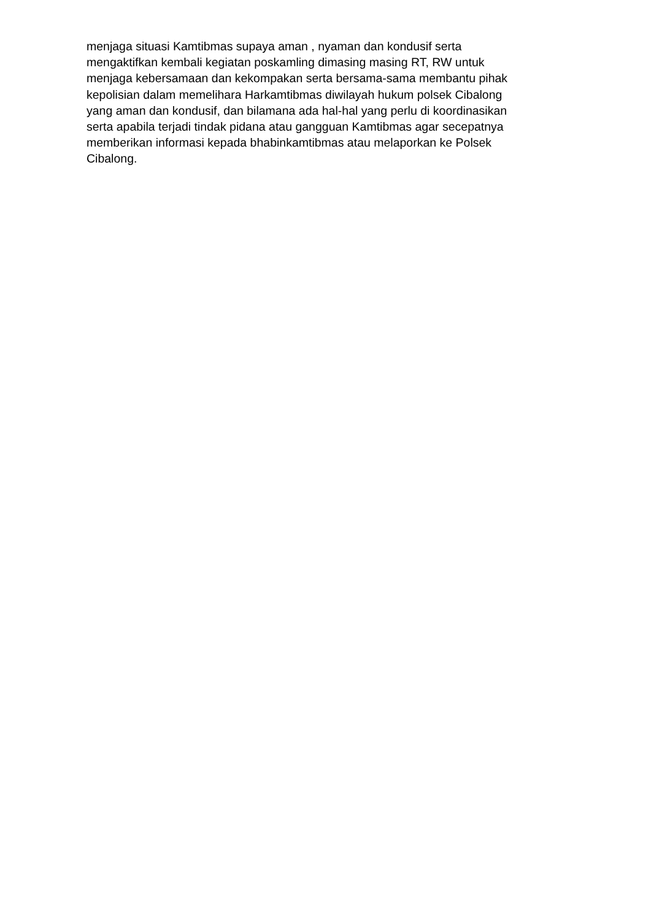menjaga situasi Kamtibmas supaya aman , nyaman dan kondusif serta
mengaktifkan kembali kegiatan poskamling dimasing masing RT, RW untuk
menjaga kebersamaan dan kekompakan serta bersama-sama membantu pihak
kepolisian dalam memelihara Harkamtibmas diwilayah hukum polsek Cibalong
yang aman dan kondusif, dan bilamana ada hal-hal yang perlu di koordinasikan
serta apabila terjadi tindak pidana atau gangguan Kamtibmas agar secepatnya
memberikan informasi kepada bhabinkamtibmas atau melaporkan ke Polsek
Cibalong.